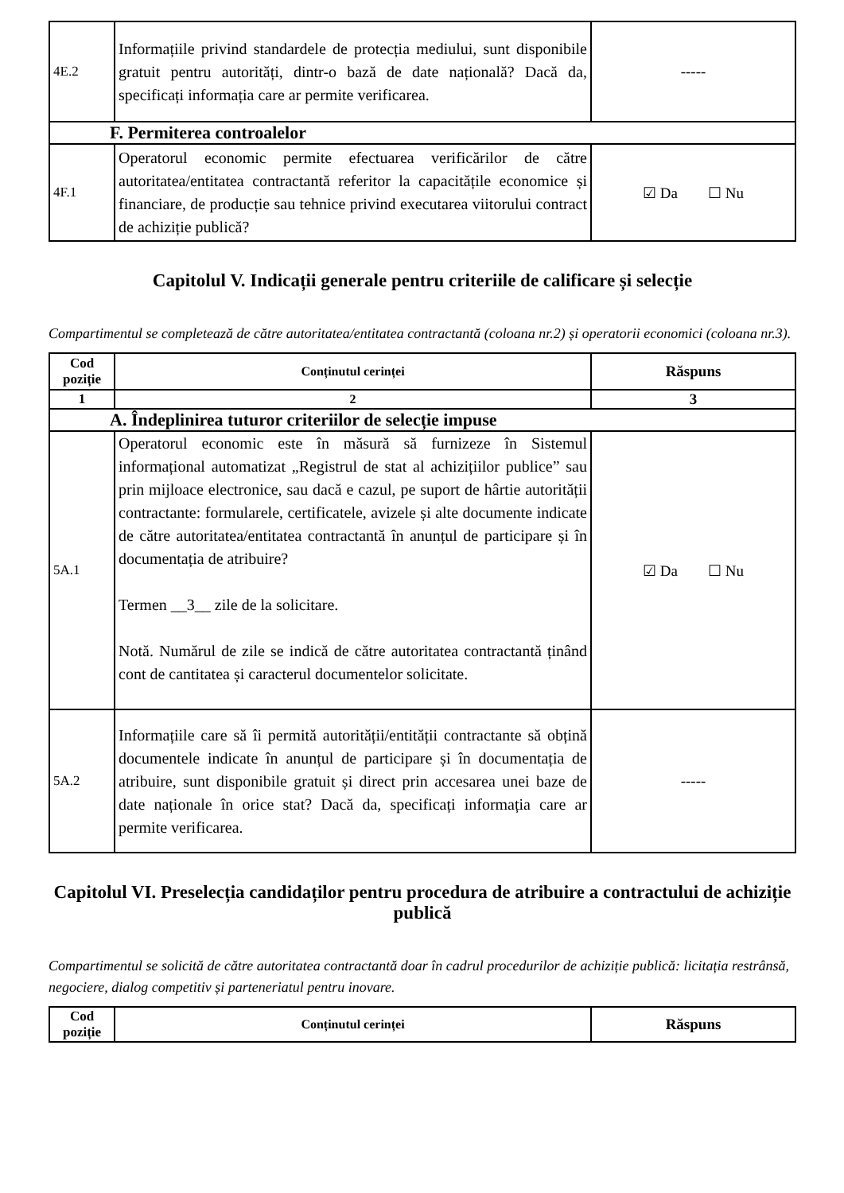| 4E.2 | Informațiile privind standardele de protecția mediului, sunt disponibile gratuit pentru autorități, dintr-o bază de date națională? Dacă da, specificați informația care ar permite verificarea. | ----- |
| F. Permiterea controalelor | | |
| 4F.1 | Operatorul economic permite efectuarea verificărilor de către autoritatea/entitatea contractantă referitor la capacitățile economice și financiare, de producție sau tehnice privind executarea viitorului contract de achiziție publică? | ☑ Da ☐ Nu |
Capitolul V. Indicații generale pentru criteriile de calificare și selecție
Compartimentul se completează de către autoritatea/entitatea contractantă (coloana nr.2) și operatorii economici (coloana nr.3).
| Cod poziție | Conținutul cerinței | Răspuns |
| --- | --- | --- |
| 1 | 2 | 3 |
| A. Îndeplinirea tuturor criteriilor de selecție impuse | | |
| 5A.1 | Operatorul economic este în măsură să furnizeze în Sistemul informațional automatizat „Registrul de stat al achizițiilor publice” sau prin mijloace electronice, sau dacă e cazul, pe suport de hârtie autorității contractante: formularele, certificatele, avizele și alte documente indicate de către autoritatea/entitatea contractantă în anunțul de participare și în documentația de atribuire? Termen __3__ zile de la solicitare. Notă. Numărul de zile se indică de către autoritatea contractantă ținând cont de cantitatea și caracterul documentelor solicitate. | ☑ Da ☐ Nu |
| 5A.2 | Informațiile care să îi permită autorității/entității contractante să obțină documentele indicate în anunțul de participare și în documentația de atribuire, sunt disponibile gratuit și direct prin accesarea unei baze de date naționale în orice stat? Dacă da, specificați informația care ar permite verificarea. | ----- |
Capitolul VI. Preselecția candidaților pentru procedura de atribuire a contractului de achiziție publică
Compartimentul se solicită de către autoritatea contractantă doar în cadrul procedurilor de achiziție publică: licitația restrânsă, negociere, dialog competitiv și parteneriatul pentru inovare.
| Cod poziție | Conținutul cerinței | Răspuns |
| --- | --- | --- |